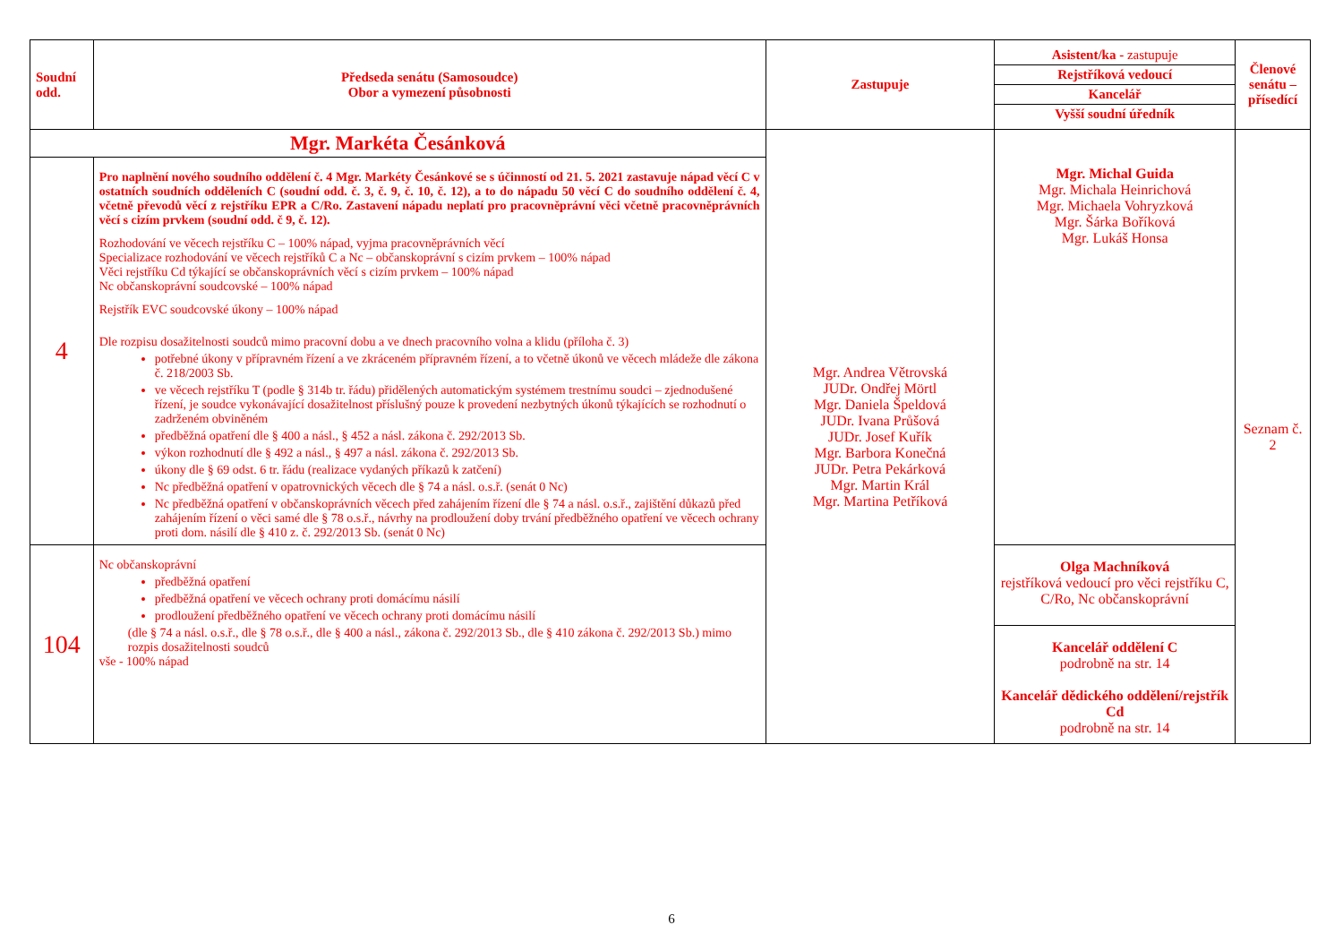| Soudní odd. | Předseda senátu (Samosoudce) Obor a vymezení působnosti | Zastupuje | Asistent/ka - zastupuje Rejstříková vedoucí Kancelář Vyšší soudní úředník | Členové senátu – přísedící |
| --- | --- | --- | --- | --- |
| Mgr. Markéta Česánková | | Mgr. Andrea Větrovská JUDr. Ondřej Mörtl Mgr. Daniela Špeldová JUDr. Ivana Průšová JUDr. Josef Kuřík Mgr. Barbora Konečná JUDr. Petra Pekárková Mgr. Martin Král Mgr. Martina Petříková | Mgr. Michal Guida Mgr. Michala Heinrichová Mgr. Michaela Vohryzková Mgr. Šárka Boříková Mgr. Lukáš Honsa | Seznam č. 2 |
| 4 | Pro naplnění nového soudního oddělení č. 4 Mgr. Markéty Česánkové se s účinností od 21. 5. 2021 zastavuje nápad věcí C v ostatních soudních odděleních C (soudní odd. č. 3, č. 9, č. 10, č. 12), a to do nápadu 50 věcí C do soudního oddělení č. 4, včetně převodů věcí z rejstříku EPR a C/Ro. Zastavení nápadu neplatí pro pracovněprávní věci včetně pracovněprávních věcí s cizím prvkem (soudní odd. č 9, č. 12). Rozhodování ve věcech rejstříku C – 100% nápad, vyjma pracovněprávních věcí Specializace rozhodování ve věcech rejstříků C a Nc – občanskoprávní s cizím prvkem – 100% nápad Věci rejstříku Cd týkající se občanskoprávních věcí s cizím prvkem – 100% nápad Nc občanskoprávní soudcovské – 100% nápad Rejstřík EVC soudcovské úkony – 100% nápad Dle rozpisu dosažitelnosti soudců mimo pracovní dobu a ve dnech pracovního volna a klidu (příloha č. 3) potřebné úkony v přípravném řízení a ve zkráceném přípravném řízení, a to včetně úkonů ve věcech mládeže dle zákona č. 218/2003 Sb. ve věcech rejstříku T (podle § 314b tr. řádu) přidělených automatickým systémem trestnímu soudci – zjednodušené řízení, je soudce vykonávající dosažitelnost příslušný pouze k provedení nezbytných úkonů týkajících se rozhodnutí o zadrženém obviněném předběžná opatření dle § 400 a násl., § 452 a násl. zákona č. 292/2013 Sb. výkon rozhodnutí dle § 492 a násl., § 497 a násl. zákona č. 292/2013 Sb. úkony dle § 69 odst. 6 tr. řádu (realizace vydaných příkazů k zatčení) Nc předběžná opatření v opatrovnických věcech dle § 74 a násl. o.s.ř. (senát 0 Nc) Nc předběžná opatření v občanskoprávních věcech před zahájením řízení dle § 74 a násl. o.s.ř., zajištění důkazů před zahájením řízení o věci samé dle § 78 o.s.ř., návrhy na prodloužení doby trvání předběžného opatření ve věcech ochrany proti dom. násilí dle § 410 z. č. 292/2013 Sb. (senát 0 Nc) | | | |
| 104 | Nc občanskoprávní předběžná opatření předběžná opatření ve věcech ochrany proti domácímu násilí prodloužení předběžného opatření ve věcech ochrany proti domácímu násilí (dle § 74 a násl. o.s.ř., dle § 78 o.s.ř., dle § 400 a násl., zákona č. 292/2013 Sb., dle § 410 zákona č. 292/2013 Sb.) mimo rozpis dosažitelnosti soudců vše - 100% nápad | | Olga Machníková rejstříková vedoucí pro věci rejstříku C, C/Ro, Nc občanskoprávní Kancelář oddělení C podrobně na str. 14 Kancelář dědického oddělení/rejstřík Cd podrobně na str. 14 | |
6